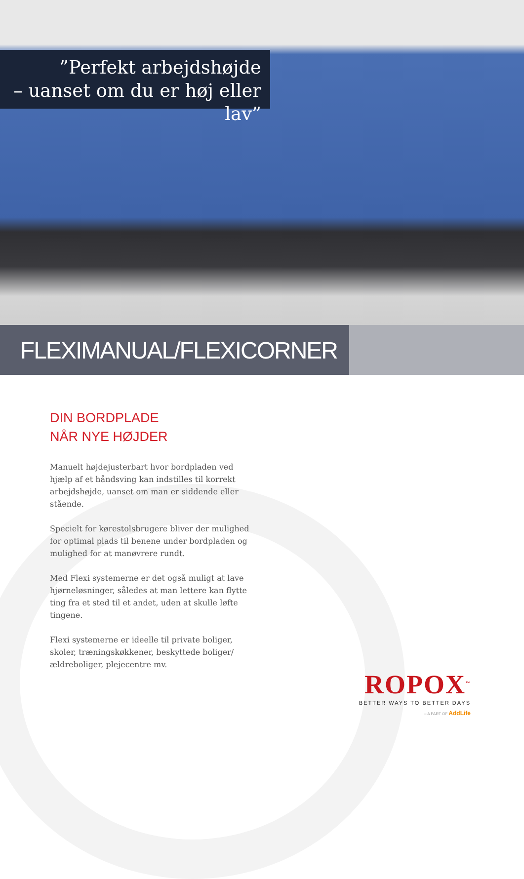”Perfekt arbejdshøjde
– uanset om du er høj eller lav”
FLEXIMANUAL/FLEXICORNER
DIN BORDPLADE
NÅR NYE HØJDER
Manuelt højdejusterbart hvor bordpladen ved hjælp af et håndsving kan indstilles til korrekt arbejdshøjde, uanset om man er siddende eller stående.
Specielt for kørestolsbrugere bliver der mulighed for optimal plads til benene under bordpladen og mulighed for at manøvrere rundt.
Med Flexi systemerne er det også muligt at lave hjørneløsninger, således at man lettere kan flytte ting fra et sted til et andet, uden at skulle løfte tingene.
Flexi systemerne er ideelle til private boliger, skoler, træningskøkkener, beskyttede boliger/ældreboliger, plejecentre mv.
ROPOX<sup>™</sup>
BETTER WAYS TO BETTER DAYS
– A PART OF AddLife